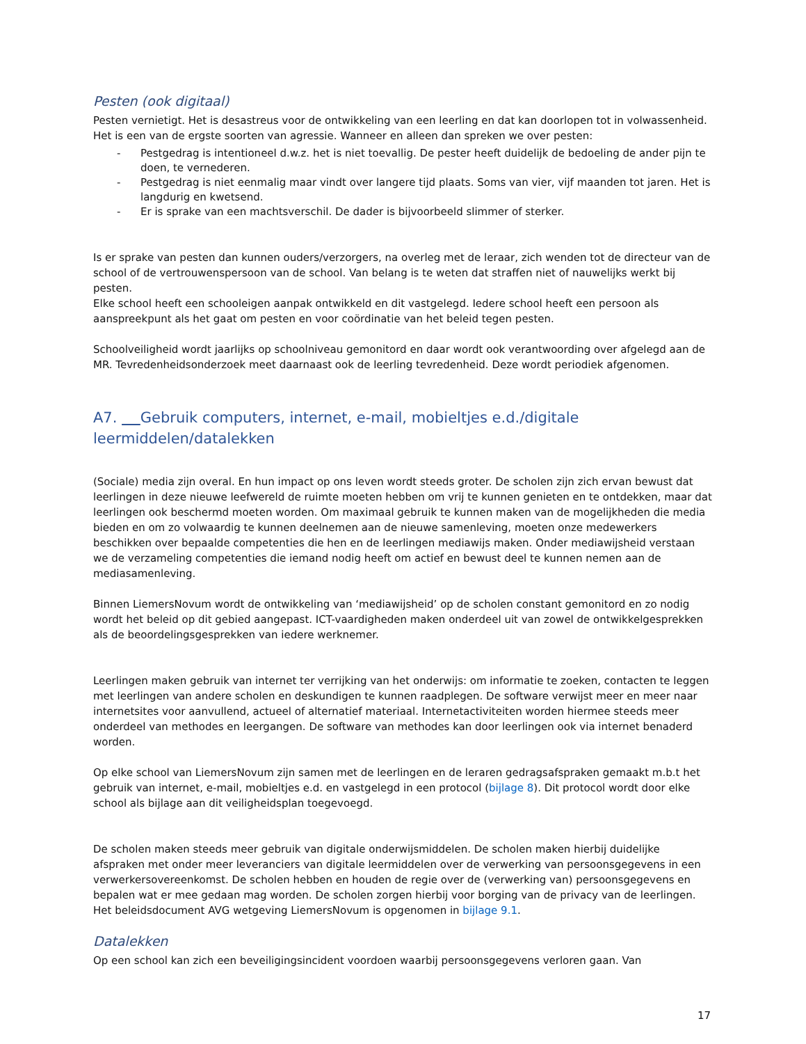Pesten (ook digitaal)
Pesten vernietigt. Het is desastreus voor de ontwikkeling van een leerling en dat kan doorlopen tot in volwassenheid. Het is een van de ergste soorten van agressie. Wanneer en alleen dan spreken we over pesten:
- Pestgedrag is intentioneel d.w.z. het is niet toevallig. De pester heeft duidelijk de bedoeling de ander pijn te doen, te vernederen.
- Pestgedrag is niet eenmalig maar vindt over langere tijd plaats. Soms van vier, vijf maanden tot jaren. Het is langdurig en kwetsend.
- Er is sprake van een machtsverschil. De dader is bijvoorbeeld slimmer of sterker.
Is er sprake van pesten dan kunnen ouders/verzorgers, na overleg met de leraar, zich wenden tot de directeur van de school of de vertrouwenspersoon van de school. Van belang is te weten dat straffen niet of nauwelijks werkt bij pesten.
Elke school heeft een schooleigen aanpak ontwikkeld en dit vastgelegd. Iedere school heeft een persoon als aanspreekpunt als het gaat om pesten en voor coördinatie van het beleid tegen pesten.
Schoolveiligheid wordt jaarlijks op schoolniveau gemonitord en daar wordt ook verantwoording over afgelegd aan de MR. Tevredenheidsonderzoek meet daarnaast ook de leerling tevredenheid. Deze wordt periodiek afgenomen.
A7. Gebruik computers, internet, e-mail, mobieltjes e.d./digitale leermiddelen/datalekken
(Sociale) media zijn overal. En hun impact op ons leven wordt steeds groter. De scholen zijn zich ervan bewust dat leerlingen in deze nieuwe leefwereld de ruimte moeten hebben om vrij te kunnen genieten en te ontdekken, maar dat leerlingen ook beschermd moeten worden. Om maximaal gebruik te kunnen maken van de mogelijkheden die media bieden en om zo volwaardig te kunnen deelnemen aan de nieuwe samenleving, moeten onze medewerkers beschikken over bepaalde competenties die hen en de leerlingen mediawijs maken. Onder mediawijsheid verstaan we de verzameling competenties die iemand nodig heeft om actief en bewust deel te kunnen nemen aan de mediasamenleving.
Binnen LiemersNovum wordt de ontwikkeling van ‘mediawijsheid’ op de scholen constant gemonitord en zo nodig wordt het beleid op dit gebied aangepast. ICT-vaardigheden maken onderdeel uit van zowel de ontwikkelgesprekken als de beoordelingsgesprekken van iedere werknemer.
Leerlingen maken gebruik van internet ter verrijking van het onderwijs: om informatie te zoeken, contacten te leggen met leerlingen van andere scholen en deskundigen te kunnen raadplegen. De software verwijst meer en meer naar internetsites voor aanvullend, actueel of alternatief materiaal. Internetactiviteiten worden hiermee steeds meer onderdeel van methodes en leergangen. De software van methodes kan door leerlingen ook via internet benaderd worden.
Op elke school van LiemersNovum zijn samen met de leerlingen en de leraren gedragsafspraken gemaakt m.b.t het gebruik van internet, e-mail, mobieltjes e.d. en vastgelegd in een protocol (bijlage 8). Dit protocol wordt door elke school als bijlage aan dit veiligheidsplan toegevoegd.
De scholen maken steeds meer gebruik van digitale onderwijsmiddelen. De scholen maken hierbij duidelijke afspraken met onder meer leveranciers van digitale leermiddelen over de verwerking van persoonsgegevens in een verwerkersovereenkomst. De scholen hebben en houden de regie over de (verwerking van) persoonsgegevens en bepalen wat er mee gedaan mag worden. De scholen zorgen hierbij voor borging van de privacy van de leerlingen.
Het beleidsdocument AVG wetgeving LiemersNovum is opgenomen in bijlage 9.1.
Datalekken
Op een school kan zich een beveiligingsincident voordoen waarbij persoonsgegevens verloren gaan. Van
17